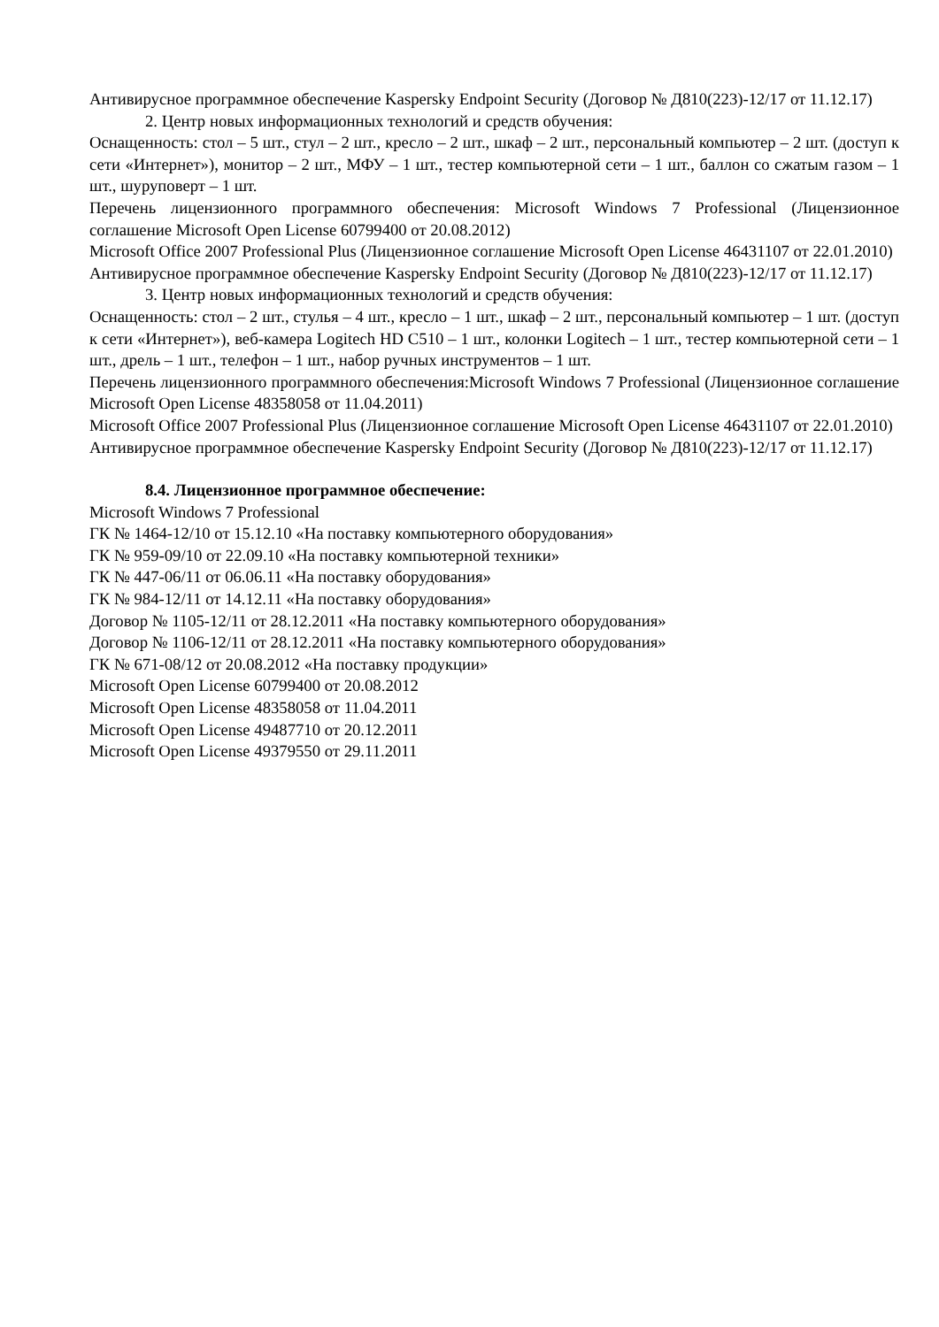Антивирусное программное обеспечение Kaspersky Endpoint Security (Договор № Д810(223)-12/17 от 11.12.17)
2. Центр новых информационных технологий и средств обучения:
Оснащенность: стол – 5 шт., стул – 2 шт., кресло – 2 шт., шкаф – 2 шт., персональный компьютер – 2 шт. (доступ к сети «Интернет»), монитор – 2 шт., МФУ – 1 шт., тестер компьютерной сети – 1 шт., баллон со сжатым газом – 1 шт., шуруповерт – 1 шт.
Перечень лицензионного программного обеспечения: Microsoft Windows 7 Professional (Лицензионное соглашение Microsoft Open License 60799400 от 20.08.2012)
Microsoft Office 2007 Professional Plus (Лицензионное соглашение Microsoft Open License 46431107 от 22.01.2010)
Антивирусное программное обеспечение Kaspersky Endpoint Security (Договор № Д810(223)-12/17 от 11.12.17)
3. Центр новых информационных технологий и средств обучения:
Оснащенность: стол – 2 шт., стулья – 4 шт., кресло – 1 шт., шкаф – 2 шт., персональный компьютер – 1 шт. (доступ к сети «Интернет»), веб-камера Logitech HD C510 – 1 шт., колонки Logitech – 1 шт., тестер компьютерной сети – 1 шт., дрель – 1 шт., телефон – 1 шт., набор ручных инструментов – 1 шт.
Перечень лицензионного программного обеспечения:Microsoft Windows 7 Professional (Лицензионное соглашение Microsoft Open License 48358058 от 11.04.2011)
Microsoft Office 2007 Professional Plus (Лицензионное соглашение Microsoft Open License 46431107 от 22.01.2010)
Антивирусное программное обеспечение Kaspersky Endpoint Security (Договор № Д810(223)-12/17 от 11.12.17)
8.4. Лицензионное программное обеспечение:
Microsoft Windows 7 Professional
ГК № 1464-12/10 от 15.12.10 «На поставку компьютерного оборудования»
ГК № 959-09/10 от 22.09.10 «На поставку компьютерной техники»
ГК № 447-06/11 от 06.06.11 «На поставку оборудования»
ГК № 984-12/11 от 14.12.11 «На поставку оборудования»
Договор № 1105-12/11 от 28.12.2011 «На поставку компьютерного оборудования»
Договор № 1106-12/11 от 28.12.2011 «На поставку компьютерного оборудования»
ГК № 671-08/12 от 20.08.2012 «На поставку продукции»
Microsoft Open License 60799400 от 20.08.2012
Microsoft Open License 48358058 от 11.04.2011
Microsoft Open License 49487710 от 20.12.2011
Microsoft Open License 49379550 от 29.11.2011